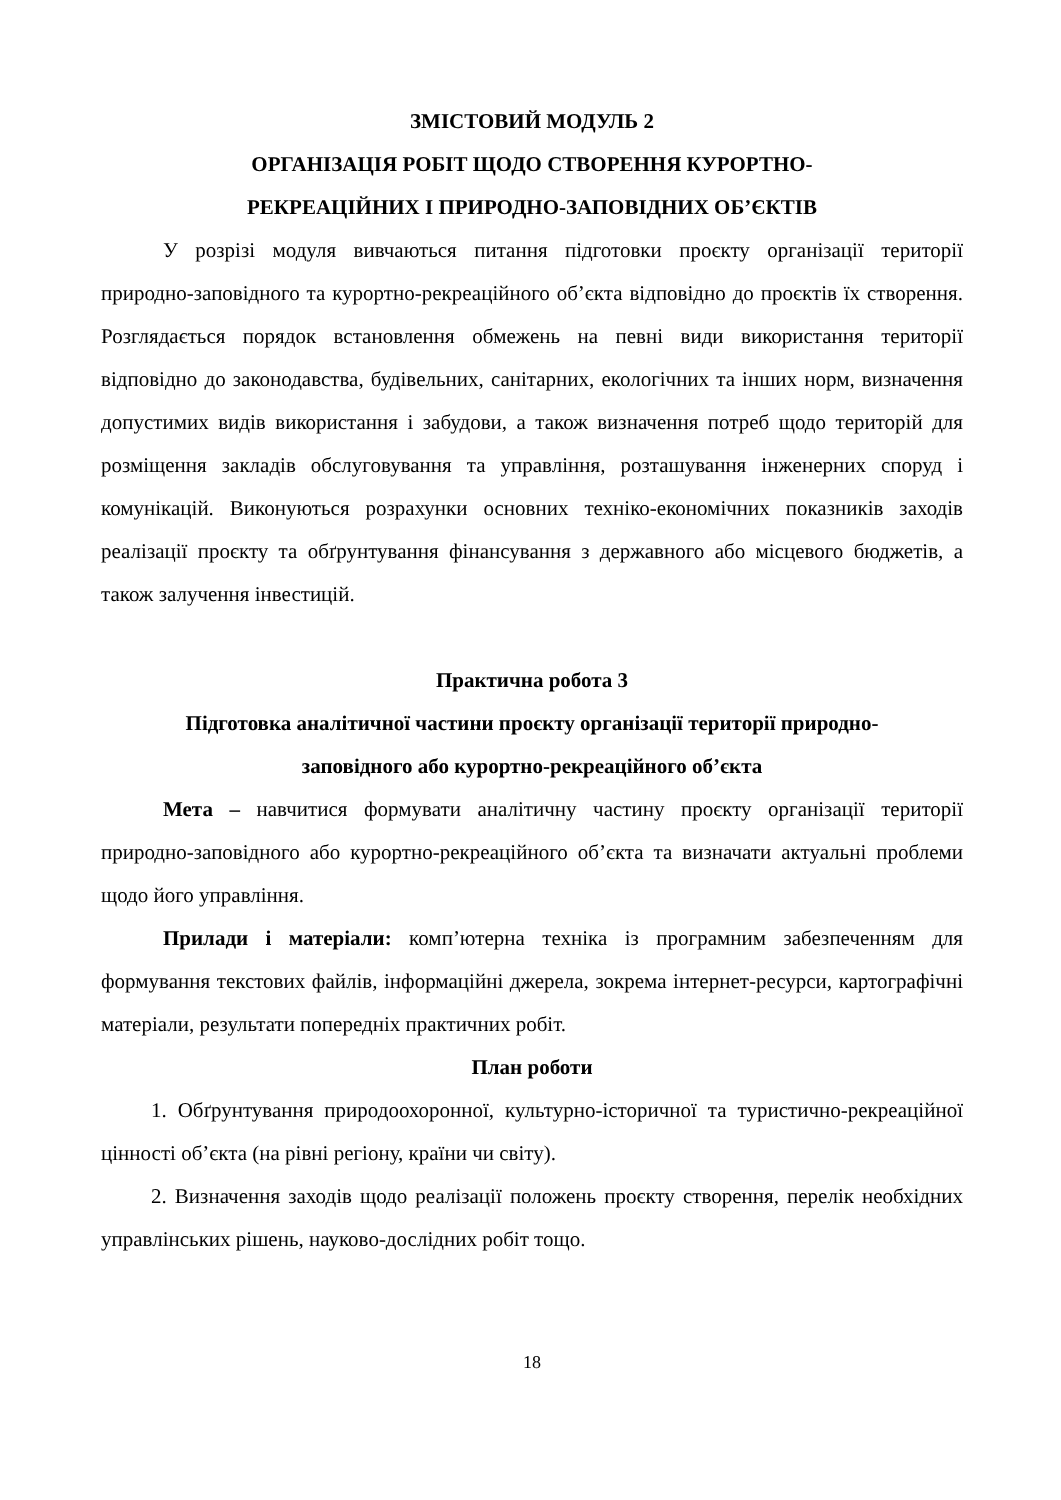ЗМІСТОВИЙ МОДУЛЬ 2
ОРГАНІЗАЦІЯ РОБІТ ЩОДО СТВОРЕННЯ КУРОРТНО-
РЕКРЕАЦІЙНИХ І ПРИРОДНО-ЗАПОВІДНИХ ОБ’ЄКТІВ
У розрізі модуля вивчаються питання підготовки проєкту організації території природно-заповідного та курортно-рекреаційного об’єкта відповідно до проєктів їх створення. Розглядається порядок встановлення обмежень на певні види використання території відповідно до законодавства, будівельних, санітарних, екологічних та інших норм, визначення допустимих видів використання і забудови, а також визначення потреб щодо територій для розміщення закладів обслуговування та управління, розташування інженерних споруд і комунікацій. Виконуються розрахунки основних техніко-економічних показників заходів реалізації проєкту та обґрунтування фінансування з державного або місцевого бюджетів, а також залучення інвестицій.
Практична робота 3
Підготовка аналітичної частини проєкту організації території природно-
заповідного або курортно-рекреаційного об’єкта
Мета – навчитися формувати аналітичну частину проєкту організації території природно-заповідного або курортно-рекреаційного об’єкта та визначати актуальні проблеми щодо його управління.
Прилади і матеріали: комп’ютерна техніка із програмним забезпеченням для формування текстових файлів, інформаційні джерела, зокрема інтернет-ресурси, картографічні матеріали, результати попередніх практичних робіт.
План роботи
1. Обґрунтування природоохоронної, культурно-історичної та туристично-рекреаційної цінності об’єкта (на рівні регіону, країни чи світу).
2. Визначення заходів щодо реалізації положень проєкту створення, перелік необхідних управлінських рішень, науково-дослідних робіт тощо.
18